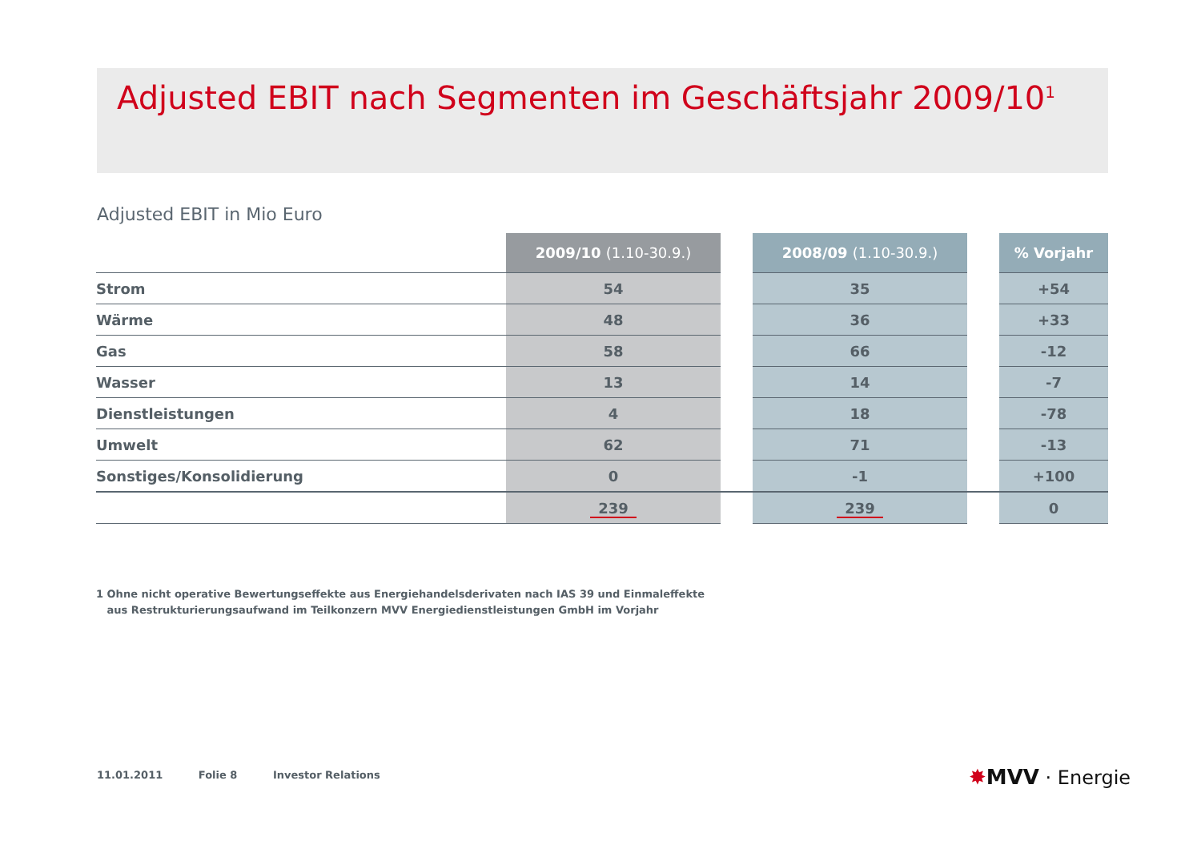Adjusted EBIT nach Segmenten im Geschäftsjahr 2009/10<sup>1</sup>
Adjusted EBIT in Mio Euro
| | 2009/10 (1.10-30.9.) | | 2008/09 (1.10-30.9.) | | % Vorjahr |
| --- | --- | --- | --- | --- | --- |
| Strom | 54 | | 35 | | +54 |
| Wärme | 48 | | 36 | | +33 |
| Gas | 58 | | 66 | | -12 |
| Wasser | 13 | | 14 | | -7 |
| Dienstleistungen | 4 | | 18 | | -78 |
| Umwelt | 62 | | 71 | | -13 |
| Sonstiges/Konsolidierung | 0 | | -1 | | +100 |
| | 239 | | 239 | | 0 |
1 Ohne nicht operative Bewertungseffekte aus Energiehandelsderivaten nach IAS 39 und Einmaleffekte
aus Restrukturierungsaufwand im Teilkonzern MVV Energiedienstleistungen GmbH im Vorjahr
11.01.2011 Folie 8 Investor Relations
✸MVV · Energie